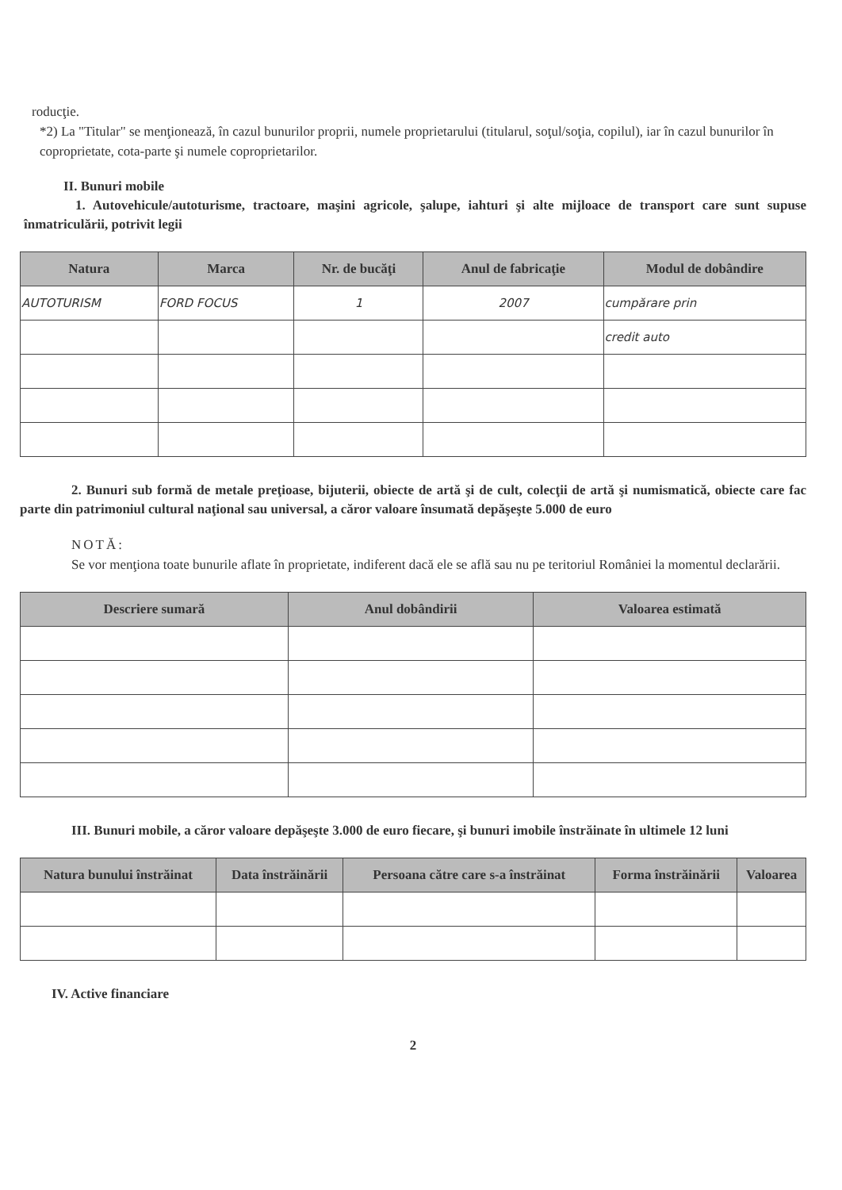roducţie.
*2) La "Titular" se menţionează, în cazul bunurilor proprii, numele proprietarului (titularul, soţul/soţia, copilul), iar în cazul bunurilor în coproprietate, cota-parte şi numele coproprietarilor.
II. Bunuri mobile
1. Autovehicule/autoturisme, tractoare, maşini agricole, şalupe, iahturi şi alte mijloace de transport care sunt supuse înmatriculării, potrivit legii
| Natura | Marca | Nr. de bucăţi | Anul de fabricaţie | Modul de dobândire |
| --- | --- | --- | --- | --- |
| AUTOTURISM | FORD FOCUS | 1 | 2007 | cumpărare prin |
| | | | | credit auto |
2. Bunuri sub formă de metale preţioase, bijuterii, obiecte de artă şi de cult, colecţii de artă şi numismatică, obiecte care fac parte din patrimoniul cultural naţional sau universal, a căror valoare însumată depăşeşte 5.000 de euro
NOTĂ:
Se vor menţiona toate bunurile aflate în proprietate, indiferent dacă ele se află sau nu pe teritoriul României la momentul declarării.
| Descriere sumară | Anul dobândirii | Valoarea estimată |
| --- | --- | --- |
III. Bunuri mobile, a căror valoare depăşeşte 3.000 de euro fiecare, şi bunuri imobile înstrăinate în ultimele 12 luni
| Natura bunului înstrăinat | Data înstrăinării | Persoana către care s-a înstrăinat | Forma înstrăinării | Valoarea |
| --- | --- | --- | --- | --- |
IV. Active financiare
2